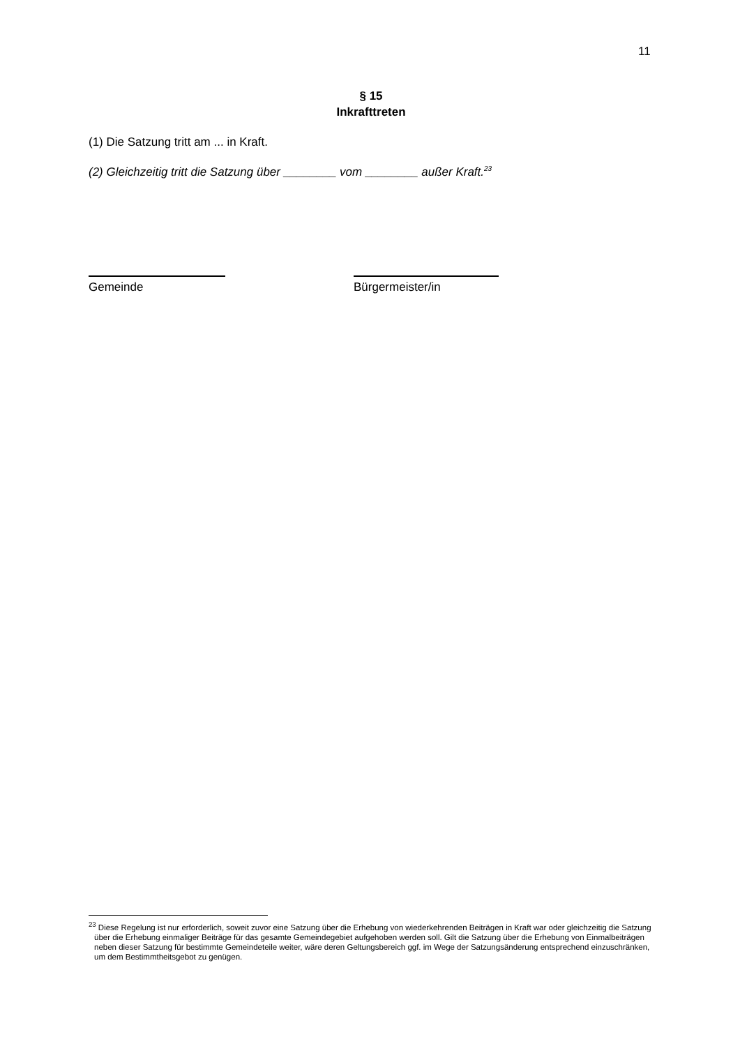11
§ 15
Inkrafttreten
(1) Die Satzung tritt am ... in Kraft.
(2) Gleichzeitig tritt die Satzung über ________ vom ________ außer Kraft.<sup>23</sup>
Gemeinde
Bürgermeister/in
<sup>23</sup> Diese Regelung ist nur erforderlich, soweit zuvor eine Satzung über die Erhebung von wiederkehrenden Beiträgen in Kraft war oder gleichzeitig die Satzung über die Erhebung einmaliger Beiträge für das gesamte Gemeindegebiet aufgehoben werden soll. Gilt die Satzung über die Erhebung von Einmalbeiträgen neben dieser Satzung für bestimmte Gemeindeteile weiter, wäre deren Geltungsbereich ggf. im Wege der Satzungsänderung entsprechend einzuschränken, um dem Bestimmtheitsgebot zu genügen.